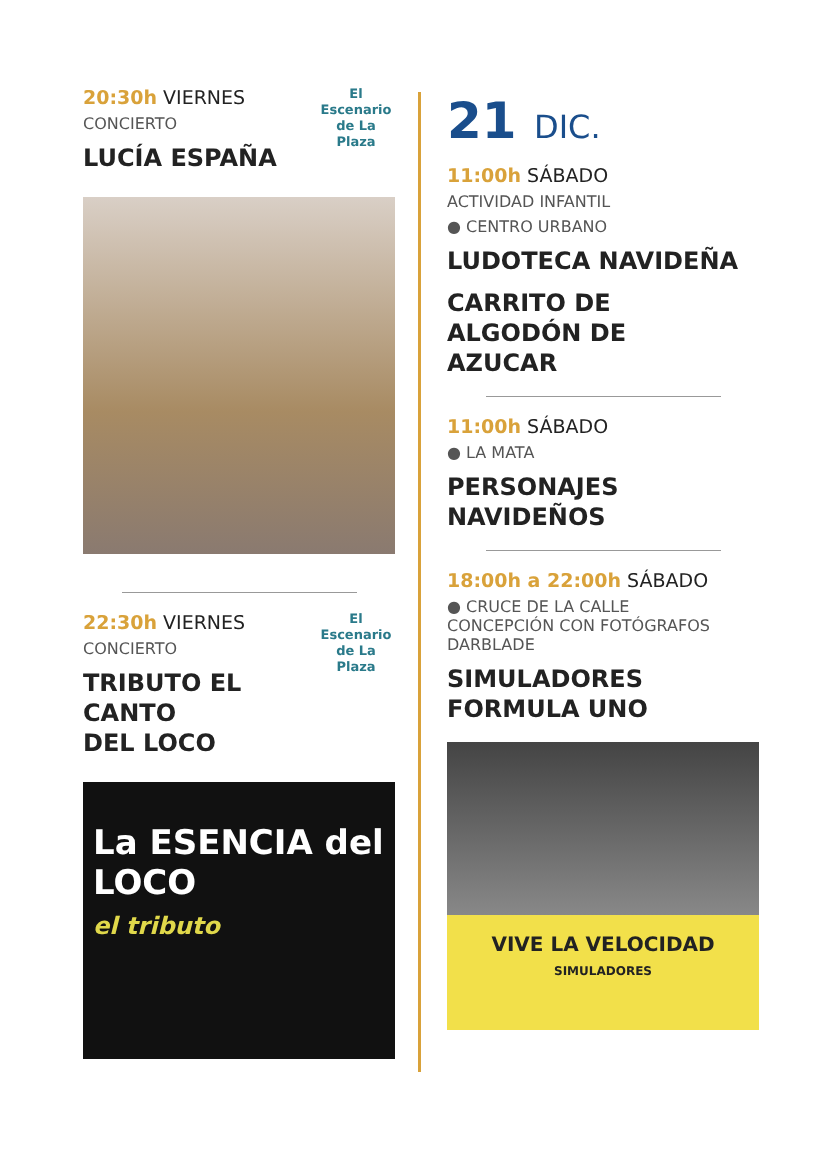El Escenario de La Plaza
20:30h VIERNES
CONCIERTO
LUCÍA ESPAÑA
El Escenario de La Plaza
22:30h VIERNES
CONCIERTO
TRIBUTO EL
CANTO
DEL LOCO
La ESENCIA del LOCO
el tributo
21 DIC.
11:00h SÁBADO
ACTIVIDAD INFANTIL
● CENTRO URBANO
LUDOTECA NAVIDEÑA
CARRITO DE
ALGODÓN DE
AZUCAR
11:00h SÁBADO
● LA MATA
PERSONAJES
NAVIDEÑOS
18:00h a 22:00h SÁBADO
● CRUCE DE LA CALLE
CONCEPCIÓN CON FOTÓGRAFOS
DARBLADE
SIMULADORES
FORMULA UNO
VIVE LA VELOCIDAD
SIMULADORES